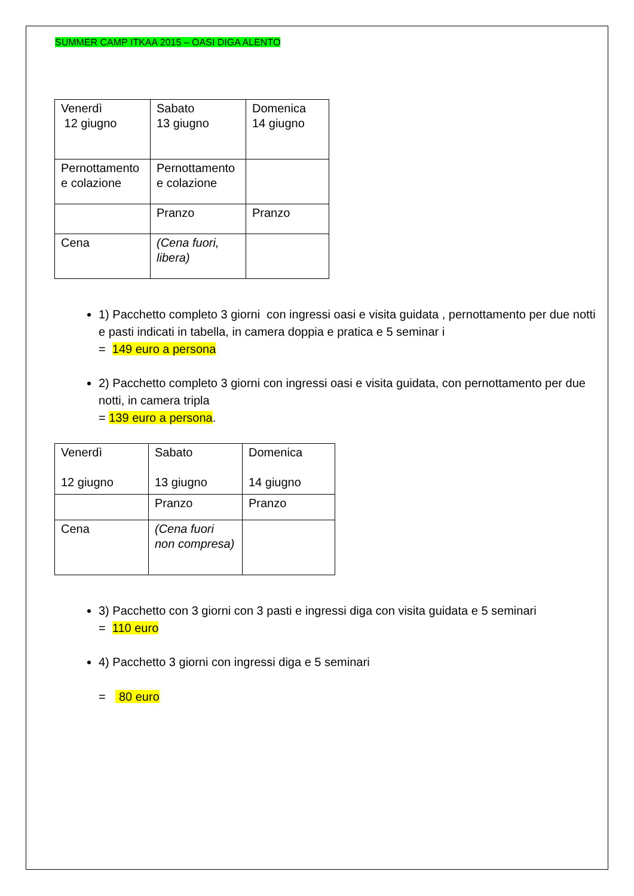SUMMER CAMP ITKAA 2015 – OASI DIGA ALENTO
| Venerdì 12 giugno | Sabato 13 giugno | Domenica 14 giugno |
| Pernottamento e colazione | Pernottamento e colazione | |
| | Pranzo | Pranzo |
| Cena | (Cena fuori, libera) | |
1) Pacchetto completo 3 giorni con ingressi oasi e visita guidata , pernottamento per due notti e pasti indicati in tabella, in camera doppia e pratica e 5 seminar i
= 149 euro a persona
2) Pacchetto completo 3 giorni con ingressi oasi e visita guidata, con pernottamento per due notti, in camera tripla
= 139 euro a persona.
| Venerdì 12 giugno | Sabato 13 giugno | Domenica 14 giugno |
| | Pranzo | Pranzo |
| Cena | (Cena fuori non compresa) | |
3) Pacchetto con 3 giorni con 3 pasti e ingressi diga con visita guidata e 5 seminari
= 110 euro
4) Pacchetto 3 giorni con ingressi diga e 5 seminari
= 80 euro